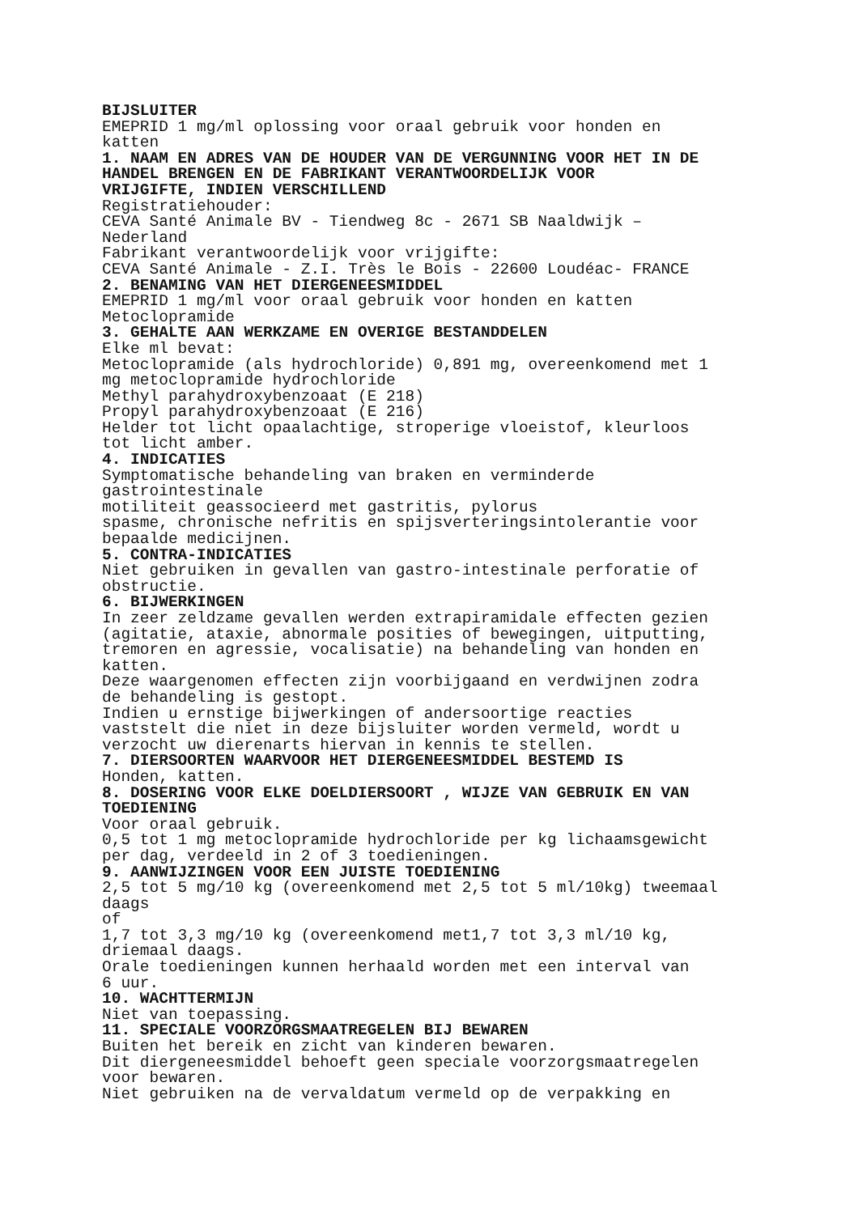BIJSLUITER
EMEPRID 1 mg/ml oplossing voor oraal gebruik voor honden en katten
1. NAAM EN ADRES VAN DE HOUDER VAN DE VERGUNNING VOOR HET IN DE HANDEL BRENGEN EN DE FABRIKANT VERANTWOORDELIJK VOOR VRIJGIFTE, INDIEN VERSCHILLEND
Registratiehouder: CEVA Santé Animale BV - Tiendweg 8c - 2671 SB Naaldwijk – Nederland Fabrikant verantwoordelijk voor vrijgifte: CEVA Santé Animale - Z.I. Très le Bois - 22600 Loudéac- FRANCE
2. BENAMING VAN HET DIERGENEESMIDDEL
EMEPRID 1 mg/ml voor oraal gebruik voor honden en katten Metoclopramide
3. GEHALTE AAN WERKZAME EN OVERIGE BESTANDDELEN
Elke ml bevat: Metoclopramide (als hydrochloride) 0,891 mg, overeenkomend met 1 mg metoclopramide hydrochloride Methyl parahydroxybenzoaat (E 218) Propyl parahydroxybenzoaat (E 216) Helder tot licht opaalachtige, stroperige vloeistof, kleurloos tot licht amber.
4. INDICATIES
Symptomatische behandeling van braken en verminderde gastrointestinale motiliteit geassocieerd met gastritis, pylorus spasme, chronische nefritis en spijsverteringsintolerantie voor bepaalde medicijnen.
5. CONTRA-INDICATIES
Niet gebruiken in gevallen van gastro-intestinale perforatie of obstructie.
6. BIJWERKINGEN
In zeer zeldzame gevallen werden extrapiramidale effecten gezien (agitatie, ataxie, abnormale posities of bewegingen, uitputting, tremoren en agressie, vocalisatie) na behandeling van honden en katten. Deze waargenomen effecten zijn voorbijgaand en verdwijnen zodra de behandeling is gestopt. Indien u ernstige bijwerkingen of andersoortige reacties vaststelt die niet in deze bijsluiter worden vermeld, wordt u verzocht uw dierenarts hiervan in kennis te stellen.
7. DIERSOORTEN WAARVOOR HET DIERGENEESMIDDEL BESTEMD IS
Honden, katten.
8. DOSERING VOOR ELKE DOELDIERSOORT , WIJZE VAN GEBRUIK EN VAN TOEDIENING
Voor oraal gebruik. 0,5 tot 1 mg metoclopramide hydrochloride per kg lichaamsgewicht per dag, verdeeld in 2 of 3 toedieningen.
9. AANWIJZINGEN VOOR EEN JUISTE TOEDIENING
2,5 tot 5 mg/10 kg (overeenkomend met 2,5 tot 5 ml/10kg) tweemaal daags of 1,7 tot 3,3 mg/10 kg (overeenkomend met1,7 tot 3,3 ml/10 kg, driemaal daags. Orale toedieningen kunnen herhaald worden met een interval van 6 uur.
10. WACHTTERMIJN
Niet van toepassing.
11. SPECIALE VOORZORGSMAATREGELEN BIJ BEWAREN
Buiten het bereik en zicht van kinderen bewaren. Dit diergeneesmiddel behoeft geen speciale voorzorgsmaatregelen voor bewaren. Niet gebruiken na de vervaldatum vermeld op de verpakking en